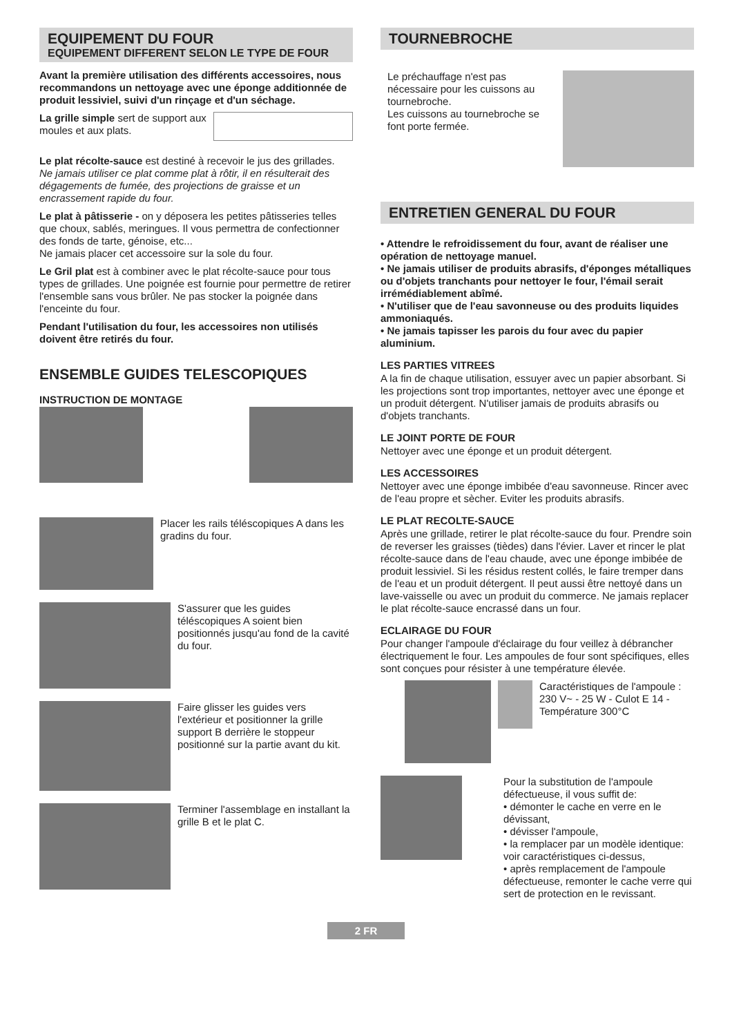EQUIPEMENT DU FOUR
EQUIPEMENT DIFFERENT SELON LE TYPE DE FOUR
Avant la première utilisation des différents accessoires, nous recommandons un nettoyage avec une éponge additionnée de produit lessiviel, suivi d'un rinçage et d'un séchage.
La grille simple sert de support aux moules et aux plats.
Le plat récolte-sauce est destiné à recevoir le jus des grillades.
Ne jamais utiliser ce plat comme plat à rôtir, il en résulterait des dégagements de fumée, des projections de graisse et un encrassement rapide du four.
Le plat à pâtisserie - on y déposera les petites pâtisseries telles que choux, sablés, meringues. Il vous permettra de confectionner des fonds de tarte, génoise, etc...
Ne jamais placer cet accessoire sur la sole du four.
Le Gril plat est à combiner avec le plat récolte-sauce pour tous types de grillades. Une poignée est fournie pour permettre de retirer l'ensemble sans vous brûler. Ne pas stocker la poignée dans l'enceinte du four.
Pendant l'utilisation du four, les accessoires non utilisés doivent être retirés du four.
ENSEMBLE GUIDES TELESCOPIQUES
INSTRUCTION DE MONTAGE
Placer les rails téléscopiques A dans les gradins du four.
S'assurer que les guides téléscopiques A soient bien positionnés jusqu'au fond de la cavité du four.
Faire glisser les guides vers l'extérieur et positionner la grille support B derrière le stoppeur positionné sur la partie avant du kit.
Terminer l'assemblage en installant la grille B et le plat C.
TOURNEBROCHE
Le préchauffage n'est pas nécessaire pour les cuissons au tournebroche.
Les cuissons au tournebroche se font porte fermée.
ENTRETIEN GENERAL DU FOUR
• Attendre le refroidissement du four, avant de réaliser une opération de nettoyage manuel.
• Ne jamais utiliser de produits abrasifs, d'éponges métalliques ou d'objets tranchants pour nettoyer le four, l'émail serait irrémédiablement abîmé.
• N'utiliser que de l'eau savonneuse ou des produits liquides ammoniaqués.
• Ne jamais tapisser les parois du four avec du papier aluminium.
LES PARTIES VITREES
A la fin de chaque utilisation, essuyer avec un papier absorbant. Si les projections sont trop importantes, nettoyer avec une éponge et un produit détergent. N'utiliser jamais de produits abrasifs ou d'objets tranchants.
LE JOINT PORTE DE FOUR
Nettoyer avec une éponge et un produit détergent.
LES ACCESSOIRES
Nettoyer avec une éponge imbibée d'eau savonneuse. Rincer avec de l'eau propre et sècher. Eviter les produits abrasifs.
LE PLAT RECOLTE-SAUCE
Après une grillade, retirer le plat récolte-sauce du four. Prendre soin de reverser les graisses (tièdes) dans l'évier. Laver et rincer le plat récolte-sauce dans de l'eau chaude, avec une éponge imbibée de produit lessiviel. Si les résidus restent collés, le faire tremper dans de l'eau et un produit détergent. Il peut aussi être nettoyé dans un lave-vaisselle ou avec un produit du commerce. Ne jamais replacer le plat récolte-sauce encrassé dans un four.
ECLAIRAGE DU FOUR
Pour changer l'ampoule d'éclairage du four veillez à débrancher électriquement le four. Les ampoules de four sont spécifiques, elles sont conçues pour résister à une température élevée.
Caractéristiques de l'ampoule :
230 V~ - 25 W - Culot E 14 - Température 300°C
Pour la substitution de l'ampoule défectueuse, il vous suffit de:
• démonter le cache en verre en le dévissant,
• dévisser l'ampoule,
• la remplacer par un modèle identique: voir caractéristiques ci-dessus,
• après remplacement de l'ampoule défectueuse, remonter le cache verre qui sert de protection en le revissant.
2 FR